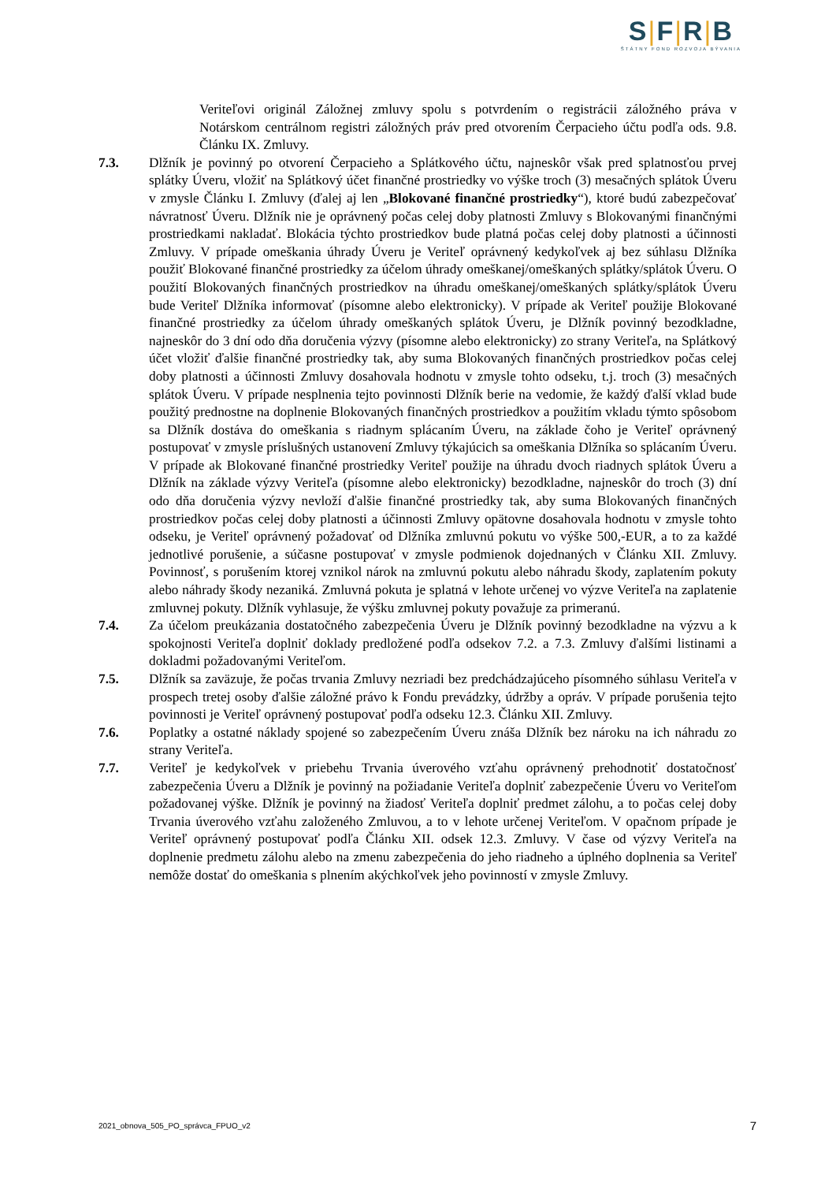S|F|R|B
ŠTÁTNY FOND ROZVOJA BÝVANIA
Veriteľovi originál Záložnej zmluvy spolu s potvrdením o registrácii záložného práva v Notárskom centrálnom registri záložných práv pred otvorením Čerpacieho účtu podľa ods. 9.8. Článku IX. Zmluvy.
7.3. Dlžník je povinný po otvorení Čerpacieho a Splátkového účtu, najneskôr však pred splatnosťou prvej splátky Úveru, vložiť na Splátkový účet finančné prostriedky vo výške troch (3) mesačných splátok Úveru v zmysle Článku I. Zmluvy (ďalej aj len „Blokované finančné prostriedky“), ktoré budú zabezpečovať návratnosť Úveru. Dlžník nie je oprávnený počas celej doby platnosti Zmluvy s Blokovanými finančnými prostriedkami nakladať. Blokácia týchto prostriedkov bude platná počas celej doby platnosti a účinnosti Zmluvy. V prípade omeškania úhrady Úveru je Veriteľ oprávnený kedykoľvek aj bez súhlasu Dlžníka použiť Blokované finančné prostriedky za účelom úhrady omeškanej/omeškaných splátky/splátok Úveru. O použití Blokovaných finančných prostriedkov na úhradu omeškanej/omeškaných splátky/splátok Úveru bude Veriteľ Dlžníka informovať (písomne alebo elektronicky). V prípade ak Veriteľ použije Blokované finančné prostriedky za účelom úhrady omeškaných splátok Úveru, je Dlžník povinný bezodkladne, najneskôr do 3 dní odo dňa doručenia výzvy (písomne alebo elektronicky) zo strany Veriteľa, na Splátkový účet vložiť ďalšie finančné prostriedky tak, aby suma Blokovaných finančných prostriedkov počas celej doby platnosti a účinnosti Zmluvy dosahovala hodnotu v zmysle tohto odseku, t.j. troch (3) mesačných splátok Úveru. V prípade nesplnenia tejto povinnosti Dlžník berie na vedomie, že každý ďalší vklad bude použitý prednostne na doplnenie Blokovaných finančných prostriedkov a použitím vkladu týmto spôsobom sa Dlžník dostáva do omeškania s riadnym splácaním Úveru, na základe čoho je Veriteľ oprávnený postupovať v zmysle príslušných ustanovení Zmluvy týkajúcich sa omeškania Dlžníka so splácaním Úveru. V prípade ak Blokované finančné prostriedky Veriteľ použije na úhradu dvoch riadnych splátok Úveru a Dlžník na základe výzvy Veriteľa (písomne alebo elektronicky) bezodkladne, najneskôr do troch (3) dní odo dňa doručenia výzvy nevloží ďalšie finančné prostriedky tak, aby suma Blokovaných finančných prostriedkov počas celej doby platnosti a účinnosti Zmluvy opätovne dosahovala hodnotu v zmysle tohto odseku, je Veriteľ oprávnený požadovať od Dlžníka zmluvnú pokutu vo výške 500,-EUR, a to za každé jednotlivé porušenie, a súčasne postupovať v zmysle podmienok dojednaných v Článku XII. Zmluvy. Povinnosť, s porušením ktorej vznikol nárok na zmluvnú pokutu alebo náhradu škody, zaplatením pokuty alebo náhrady škody nezaniká. Zmluvná pokuta je splatná v lehote určenej vo výzve Veriteľa na zaplatenie zmluvnej pokuty. Dlžník vyhlasuje, že výšku zmluvnej pokuty považuje za primeranú.
7.4. Za účelom preukázania dostatočného zabezpečenia Úveru je Dlžník povinný bezodkladne na výzvu a k spokojnosti Veriteľa doplniť doklady predložené podľa odsekov 7.2. a 7.3. Zmluvy ďalšími listinami a dokladmi požadovanými Veriteľom.
7.5. Dlžník sa zaväzuje, že počas trvania Zmluvy nezriadi bez predchádzajúceho písomného súhlasu Veriteľa v prospech tretej osoby ďalšie záložné právo k Fondu prevádzky, údržby a opráv. V prípade porušenia tejto povinnosti je Veriteľ oprávnený postupovať podľa odseku 12.3. Článku XII. Zmluvy.
7.6. Poplatky a ostatné náklady spojené so zabezpečením Úveru znáša Dlžník bez nároku na ich náhradu zo strany Veriteľa.
7.7. Veriteľ je kedykoľvek v priebehu Trvania úverového vzťahu oprávnený prehodnotiť dostatočnosť zabezpečenia Úveru a Dlžník je povinný na požiadanie Veriteľa doplniť zabezpečenie Úveru vo Veriteľom požadovanej výške. Dlžník je povinný na žiadosť Veriteľa doplniť predmet zálohu, a to počas celej doby Trvania úverového vzťahu založeného Zmluvou, a to v lehote určenej Veriteľom. V opačnom prípade je Veriteľ oprávnený postupovať podľa Článku XII. odsek 12.3. Zmluvy. V čase od výzvy Veriteľa na doplnenie predmetu zálohu alebo na zmenu zabezpečenia do jeho riadneho a úplného doplnenia sa Veriteľ nemôže dostať do omeškania s plnením akýchkoľvek jeho povinností v zmysle Zmluvy.
2021_obnova_505_PO_správca_FPUO_v2 7